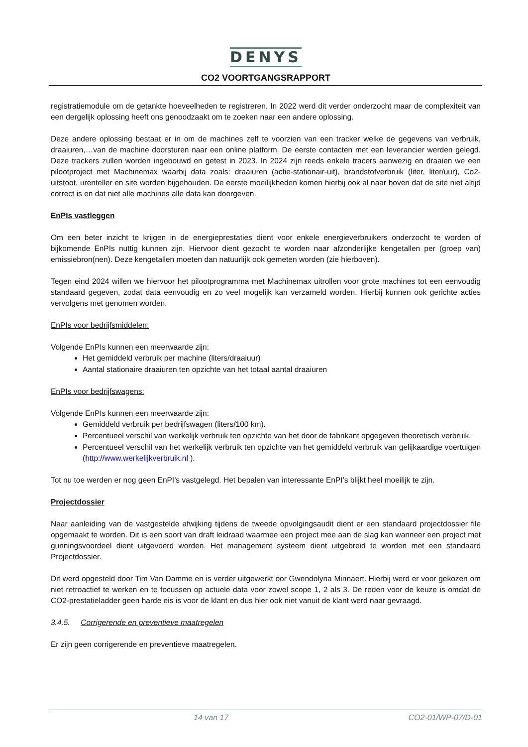DENYS
CO2 VOORTGANGSRAPPORT
registratiemodule om de getankte hoeveelheden te registreren. In 2022 werd dit verder onderzocht maar de complexiteit van een dergelijk oplossing heeft ons genoodzaakt om te zoeken naar een andere oplossing.
Deze andere oplossing bestaat er in om de machines zelf te voorzien van een tracker welke de gegevens van verbruik, draaiuren,…van de machine doorsturen naar een online platform. De eerste contacten met een leverancier werden gelegd. Deze trackers zullen worden ingebouwd en getest in 2023. In 2024 zijn reeds enkele tracers aanwezig en draaien we een pilootproject met Machinemax waarbij data zoals: draaiuren (actie-stationair-uit), brandstofverbruik (liter, liter/uur), Co2-uitstoot, urenteller en site worden bijgehouden. De eerste moeilijkheden komen hierbij ook al naar boven dat de site niet altijd correct is en dat niet alle machines alle data kan doorgeven.
EnPIs vastleggen
Om een beter inzicht te krijgen in de energieprestaties dient voor enkele energieverbruikers onderzocht te worden of bijkomende EnPIs nuttig kunnen zijn. Hiervoor dient gezocht te worden naar afzonderlijke kengetallen per (groep van) emissiebron(nen). Deze kengetallen moeten dan natuurlijk ook gemeten worden (zie hierboven).
Tegen eind 2024 willen we hiervoor het pilootprogramma met Machinemax uitrollen voor grote machines tot een eenvoudig standaard gegeven, zodat data eenvoudig en zo veel mogelijk kan verzameld worden. Hierbij kunnen ook gerichte acties vervolgens met genomen worden.
EnPIs voor bedrijfsmiddelen:
Volgende EnPIs kunnen een meerwaarde zijn:
Het gemiddeld verbruik per machine (liters/draaiuur)
Aantal stationaire draaiuren ten opzichte van het totaal aantal draaiuren
EnPIs voor bedrijfswagens:
Volgende EnPIs kunnen een meerwaarde zijn:
Gemiddeld verbruik per bedrijfswagen (liters/100 km).
Percentueel verschil van werkelijk verbruik ten opzichte van het door de fabrikant opgegeven theoretisch verbruik.
Percentueel verschil van het werkelijk verbruik ten opzichte van het gemiddeld verbruik van gelijkaardige voertuigen (http://www.werkelijkverbruik.nl ).
Tot nu toe werden er nog geen EnPI’s vastgelegd. Het bepalen van interessante EnPI’s blijkt heel moeilijk te zijn.
Projectdossier
Naar aanleiding van de vastgestelde afwijking tijdens de tweede opvolgingsaudit dient er een standaard projectdossier file opgemaakt te worden. Dit is een soort van draft leidraad waarmee een project mee aan de slag kan wanneer een project met gunningsvoordeel dient uitgevoerd worden. Het management systeem dient uitgebreid te worden met een standaard Projectdossier.
Dit werd opgesteld door Tim Van Damme en is verder uitgewerkt oor Gwendolyna Minnaert. Hierbij werd er voor gekozen om niet retroactief te werken en te focussen op actuele data voor zowel scope 1, 2 als 3. De reden voor de keuze is omdat de CO2-prestatieladder geen harde eis is voor de klant en dus hier ook niet vanuit de klant werd naar gevraagd.
3.4.5. Corrigerende en preventieve maatregelen
Er zijn geen corrigerende en preventieve maatregelen.
14 van 17 CO2-01/WP-07/D-01